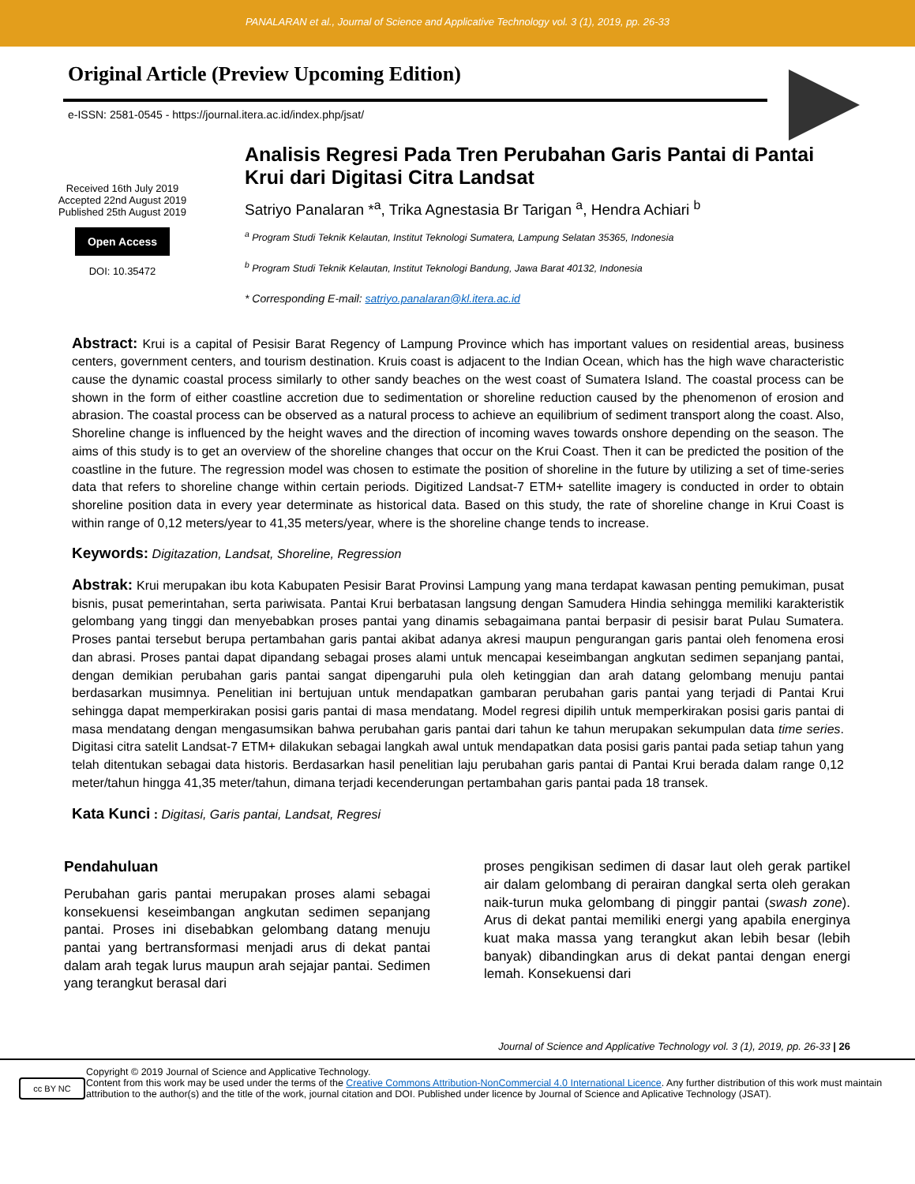PANALARAN et al., Journal of Science and Applicative Technology vol. 3 (1), 2019, pp. 26-33
Original Article (Preview Upcoming Edition)
e-ISSN: 2581-0545 - https://journal.itera.ac.id/index.php/jsat/
Received 16th July 2019
Accepted 22nd August 2019
Published 25th August 2019
Open Access
DOI: 10.35472
Analisis Regresi Pada Tren Perubahan Garis Pantai di Pantai Krui dari Digitasi Citra Landsat
Satriyo Panalaran *<sup>a</sup>, Trika Agnestasia Br Tarigan <sup>a</sup>, Hendra Achiari <sup>b</sup>
<sup>a</sup> Program Studi Teknik Kelautan, Institut Teknologi Sumatera, Lampung Selatan 35365, Indonesia
<sup>b</sup> Program Studi Teknik Kelautan, Institut Teknologi Bandung, Jawa Barat 40132, Indonesia
* Corresponding E-mail: satriyo.panalaran@kl.itera.ac.id
Abstract: Krui is a capital of Pesisir Barat Regency of Lampung Province which has important values on residential areas, business centers, government centers, and tourism destination. Kruis coast is adjacent to the Indian Ocean, which has the high wave characteristic cause the dynamic coastal process similarly to other sandy beaches on the west coast of Sumatera Island. The coastal process can be shown in the form of either coastline accretion due to sedimentation or shoreline reduction caused by the phenomenon of erosion and abrasion. The coastal process can be observed as a natural process to achieve an equilibrium of sediment transport along the coast. Also, Shoreline change is influenced by the height waves and the direction of incoming waves towards onshore depending on the season. The aims of this study is to get an overview of the shoreline changes that occur on the Krui Coast. Then it can be predicted the position of the coastline in the future. The regression model was chosen to estimate the position of shoreline in the future by utilizing a set of time-series data that refers to shoreline change within certain periods. Digitized Landsat-7 ETM+ satellite imagery is conducted in order to obtain shoreline position data in every year determinate as historical data. Based on this study, the rate of shoreline change in Krui Coast is within range of 0,12 meters/year to 41,35 meters/year, where is the shoreline change tends to increase.
Keywords: Digitazation, Landsat, Shoreline, Regression
Abstrak: Krui merupakan ibu kota Kabupaten Pesisir Barat Provinsi Lampung yang mana terdapat kawasan penting pemukiman, pusat bisnis, pusat pemerintahan, serta pariwisata. Pantai Krui berbatasan langsung dengan Samudera Hindia sehingga memiliki karakteristik gelombang yang tinggi dan menyebabkan proses pantai yang dinamis sebagaimana pantai berpasir di pesisir barat Pulau Sumatera. Proses pantai tersebut berupa pertambahan garis pantai akibat adanya akresi maupun pengurangan garis pantai oleh fenomena erosi dan abrasi. Proses pantai dapat dipandang sebagai proses alami untuk mencapai keseimbangan angkutan sedimen sepanjang pantai, dengan demikian perubahan garis pantai sangat dipengaruhi pula oleh ketinggian dan arah datang gelombang menuju pantai berdasarkan musimnya. Penelitian ini bertujuan untuk mendapatkan gambaran perubahan garis pantai yang terjadi di Pantai Krui sehingga dapat memperkirakan posisi garis pantai di masa mendatang. Model regresi dipilih untuk memperkirakan posisi garis pantai di masa mendatang dengan mengasumsikan bahwa perubahan garis pantai dari tahun ke tahun merupakan sekumpulan data time series. Digitasi citra satelit Landsat-7 ETM+ dilakukan sebagai langkah awal untuk mendapatkan data posisi garis pantai pada setiap tahun yang telah ditentukan sebagai data historis. Berdasarkan hasil penelitian laju perubahan garis pantai di Pantai Krui berada dalam range 0,12 meter/tahun hingga 41,35 meter/tahun, dimana terjadi kecenderungan pertambahan garis pantai pada 18 transek.
Kata Kunci : Digitasi, Garis pantai, Landsat, Regresi
Pendahuluan
Perubahan garis pantai merupakan proses alami sebagai konsekuensi keseimbangan angkutan sedimen sepanjang pantai. Proses ini disebabkan gelombang datang menuju pantai yang bertransformasi menjadi arus di dekat pantai dalam arah tegak lurus maupun arah sejajar pantai. Sedimen yang terangkut berasal dari
proses pengikisan sedimen di dasar laut oleh gerak partikel air dalam gelombang di perairan dangkal serta oleh gerakan naik-turun muka gelombang di pinggir pantai (swash zone). Arus di dekat pantai memiliki energi yang apabila energinya kuat maka massa yang terangkut akan lebih besar (lebih banyak) dibandingkan arus di dekat pantai dengan energi lemah. Konsekuensi dari
Journal of Science and Applicative Technology vol. 3 (1), 2019, pp. 26-33 | 26
cc BY NC
Copyright © 2019 Journal of Science and Applicative Technology.
Content from this work may be used under the terms of the Creative Commons Attribution-NonCommercial 4.0 International Licence. Any further distribution of this work must maintain attribution to the author(s) and the title of the work, journal citation and DOI. Published under licence by Journal of Science and Aplicative Technology (JSAT).